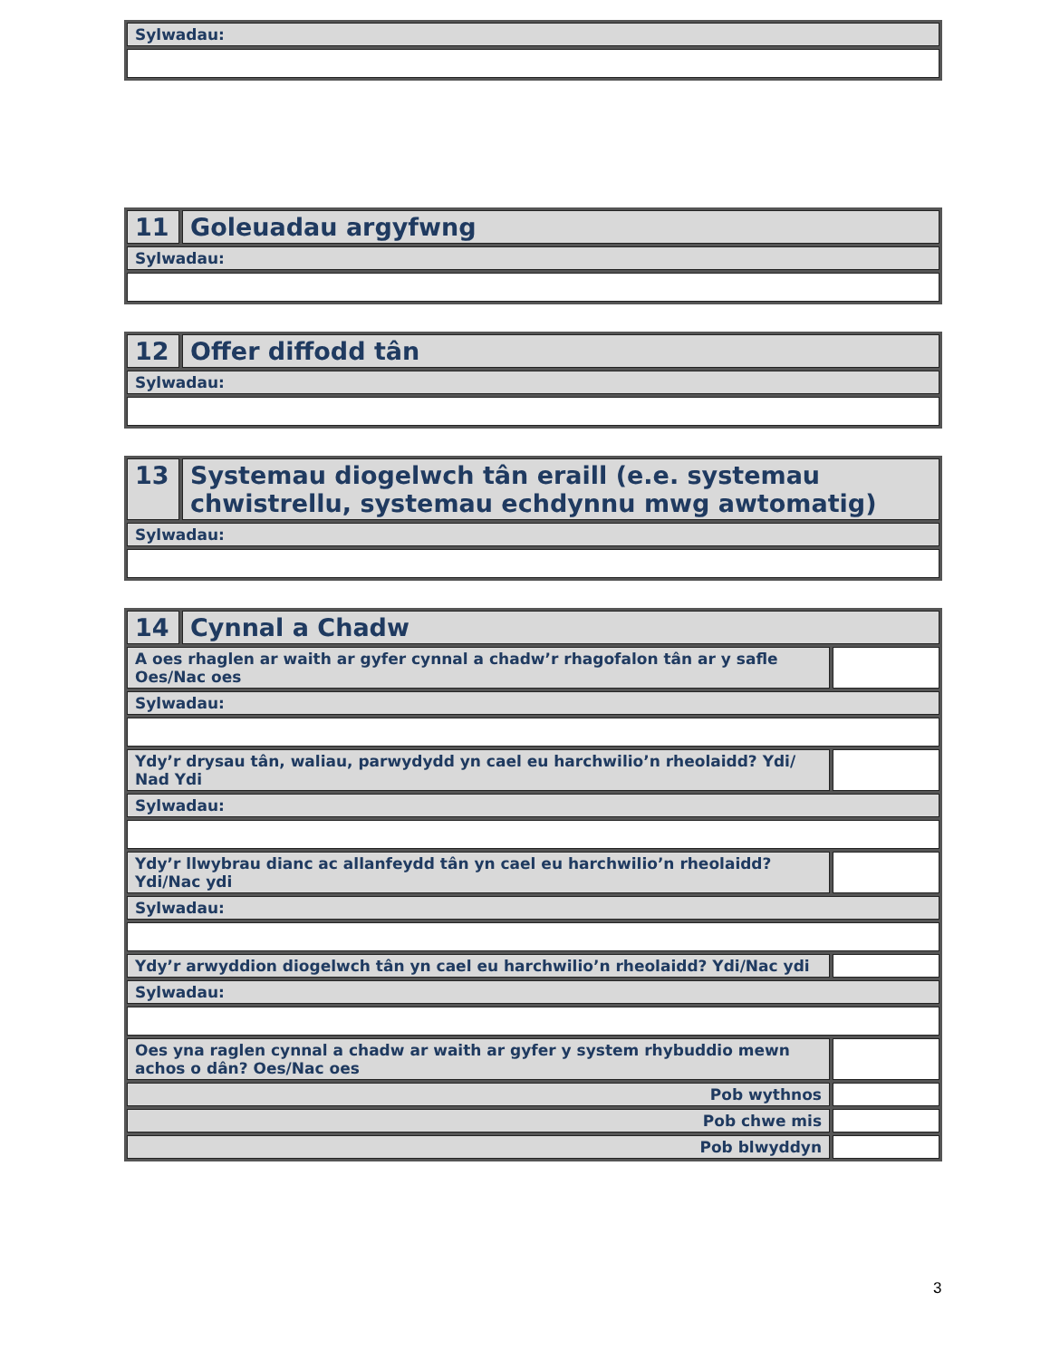| Sylwadau: |
| 11 | Goleuadau argyfwng |
| Sylwadau: | |
| 12 | Offer diffodd tân |
| Sylwadau: | |
| 13 | Systemau diogelwch tân eraill (e.e. systemau chwistrellu, systemau echdynnu mwg awtomatig) |
| Sylwadau: | |
| 14 | Cynnal a Chadw | |
| A oes rhaglen ar waith ar gyfer cynnal a chadw’r rhagofalon tân ar y safle Oes/Nac oes | | |
| Sylwadau: | | |
| Ydy’r drysau tân, waliau, parwydydd yn cael eu harchwilio’n rheolaidd? Ydi/ Nad Ydi | | |
| Sylwadau: | | |
| Ydy’r llwybrau dianc ac allanfeydd tân yn cael eu harchwilio’n rheolaidd? Ydi/Nac ydi | | |
| Sylwadau: | | |
| Ydy’r arwyddion diogelwch tân yn cael eu harchwilio’n rheolaidd? Ydi/Nac ydi | | |
| Sylwadau: | | |
| Oes yna raglen cynnal a chadw ar waith ar gyfer y system rhybuddio mewn achos o dân? Oes/Nac oes | | |
| Pob wythnos | | |
| Pob chwe mis | | |
| Pob blwyddyn | | |
3